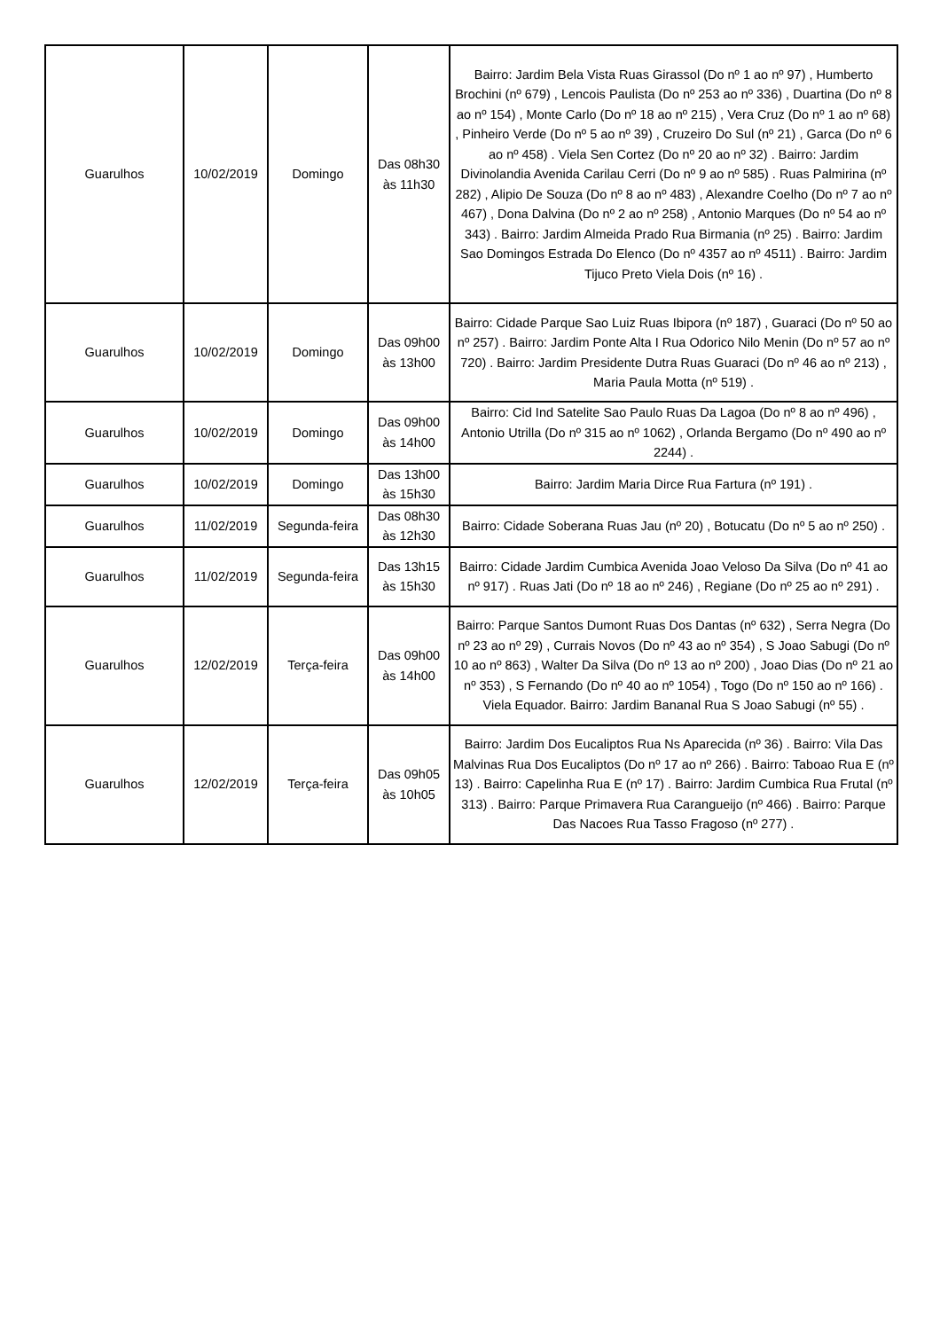| Guarulhos | 10/02/2019 | Domingo | Das 08h30 às 11h30 | Bairro: Jardim Bela Vista Ruas Girassol (Do nº 1 ao nº 97) , Humberto Brochini (nº 679) , Lencois Paulista (Do nº 253 ao nº 336) , Duartina (Do nº 8 ao nº 154) , Monte Carlo (Do nº 18 ao nº 215) , Vera Cruz (Do nº 1 ao nº 68) , Pinheiro Verde (Do nº 5 ao nº 39) , Cruzeiro Do Sul (nº 21) , Garca (Do nº 6 ao nº 458) . Viela Sen Cortez (Do nº 20 ao nº 32) . Bairro: Jardim Divinolandia Avenida Carilau Cerri (Do nº 9 ao nº 585) . Ruas Palmirina (nº 282) , Alipio De Souza (Do nº 8 ao nº 483) , Alexandre Coelho (Do nº 7 ao nº 467) , Dona Dalvina (Do nº 2 ao nº 258) , Antonio Marques (Do nº 54 ao nº 343) . Bairro: Jardim Almeida Prado Rua Birmania (nº 25) . Bairro: Jardim Sao Domingos Estrada Do Elenco (Do nº 4357 ao nº 4511) . Bairro: Jardim Tijuco Preto Viela Dois (nº 16) . |
| Guarulhos | 10/02/2019 | Domingo | Das 09h00 às 13h00 | Bairro: Cidade Parque Sao Luiz Ruas Ibipora (nº 187) , Guaraci (Do nº 50 ao nº 257) . Bairro: Jardim Ponte Alta I Rua Odorico Nilo Menin (Do nº 57 ao nº 720) . Bairro: Jardim Presidente Dutra Ruas Guaraci (Do nº 46 ao nº 213) , Maria Paula Motta (nº 519) . |
| Guarulhos | 10/02/2019 | Domingo | Das 09h00 às 14h00 | Bairro: Cid Ind Satelite Sao Paulo Ruas Da Lagoa (Do nº 8 ao nº 496) , Antonio Utrilla (Do nº 315 ao nº 1062) , Orlanda Bergamo (Do nº 490 ao nº 2244) . |
| Guarulhos | 10/02/2019 | Domingo | Das 13h00 às 15h30 | Bairro: Jardim Maria Dirce Rua Fartura (nº 191) . |
| Guarulhos | 11/02/2019 | Segunda-feira | Das 08h30 às 12h30 | Bairro: Cidade Soberana Ruas Jau (nº 20) , Botucatu (Do nº 5 ao nº 250) . |
| Guarulhos | 11/02/2019 | Segunda-feira | Das 13h15 às 15h30 | Bairro: Cidade Jardim Cumbica Avenida Joao Veloso Da Silva (Do nº 41 ao nº 917) . Ruas Jati (Do nº 18 ao nº 246) , Regiane (Do nº 25 ao nº 291) . |
| Guarulhos | 12/02/2019 | Terça-feira | Das 09h00 às 14h00 | Bairro: Parque Santos Dumont Ruas Dos Dantas (nº 632) , Serra Negra (Do nº 23 ao nº 29) , Currais Novos (Do nº 43 ao nº 354) , S Joao Sabugi (Do nº 10 ao nº 863) , Walter Da Silva (Do nº 13 ao nº 200) , Joao Dias (Do nº 21 ao nº 353) , S Fernando (Do nº 40 ao nº 1054) , Togo (Do nº 150 ao nº 166) . Viela Equador. Bairro: Jardim Bananal Rua S Joao Sabugi (nº 55) . |
| Guarulhos | 12/02/2019 | Terça-feira | Das 09h05 às 10h05 | Bairro: Jardim Dos Eucaliptos Rua Ns Aparecida (nº 36) . Bairro: Vila Das Malvinas Rua Dos Eucaliptos (Do nº 17 ao nº 266) . Bairro: Taboao Rua E (nº 13) . Bairro: Capelinha Rua E (nº 17) . Bairro: Jardim Cumbica Rua Frutal (nº 313) . Bairro: Parque Primavera Rua Carangueijo (nº 466) . Bairro: Parque Das Nacoes Rua Tasso Fragoso (nº 277) . |